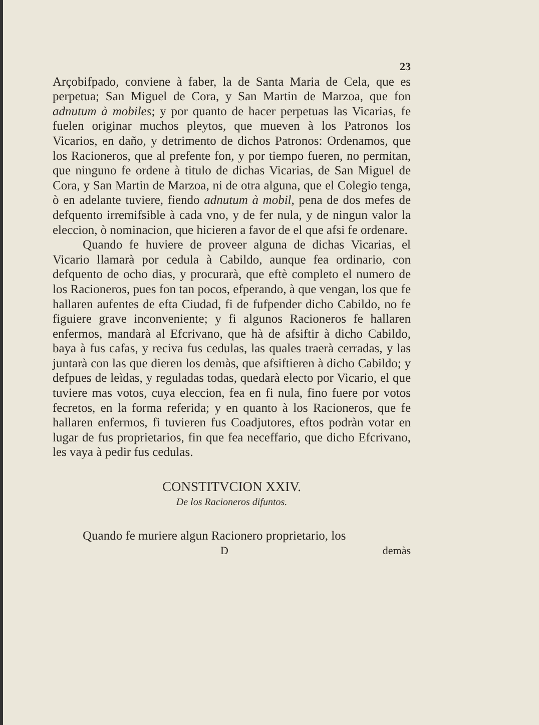23
Arçobifpado, conviene à faber, la de Santa Maria de Cela, que es perpetua; San Miguel de Cora, y San Martin de Marzoa, que fon adnutum à mobiles; y por quanto de hacer perpetuas las Vicarias, fe fuelen originar muchos pleytos, que mueven à los Patronos los Vicarios, en daño, y detrimento de dichos Patronos: Ordenamos, que los Racioneros, que al prefente fon, y por tiempo fueren, no permitan, que ninguno fe ordene à titulo de dichas Vicarias, de San Miguel de Cora, y San Martin de Marzoa, ni de otra alguna, que el Colegio tenga, ò en adelante tuviere, fiendo adnutum à mobil, pena de dos mefes de defquento irremifsible à cada vno, y de fer nula, y de ningun valor la eleccion, ò nominacion, que hicieren a favor de el que afsi fe ordenare.
Quando fe huviere de proveer alguna de dichas Vicarias, el Vicario llamarà por cedula à Cabildo, aunque fea ordinario, con defquento de ocho dias, y procurarà, que eftè completo el numero de los Racioneros, pues fon tan pocos, efperando, à que vengan, los que fe hallaren aufentes de efta Ciudad, fi de fufpender dicho Cabildo, no fe figuiere grave inconveniente; y fi algunos Racioneros fe hallaren enfermos, mandarà al Efcrivano, que hà de afsiftir à dicho Cabildo, baya à fus cafas, y reciva fus cedulas, las quales traerà cerradas, y las juntarà con las que dieren los demàs, que afsiftieren à dicho Cabildo; y defpues de leìdas, y reguladas todas, quedarà electo por Vicario, el que tuviere mas votos, cuya eleccion, fea en fi nula, fino fuere por votos fecretos, en la forma referida; y en quanto à los Racioneros, que fe hallaren enfermos, fi tuvieren fus Coadjutores, eftos podràn votar en lugar de fus proprietarios, fin que fea neceffario, que dicho Efcrivano, les vaya à pedir fus cedulas.
CONSTITVCION XXIV.
De los Racioneros difuntos.
Quando fe muriere algun Racionero proprietario, los
D demàs